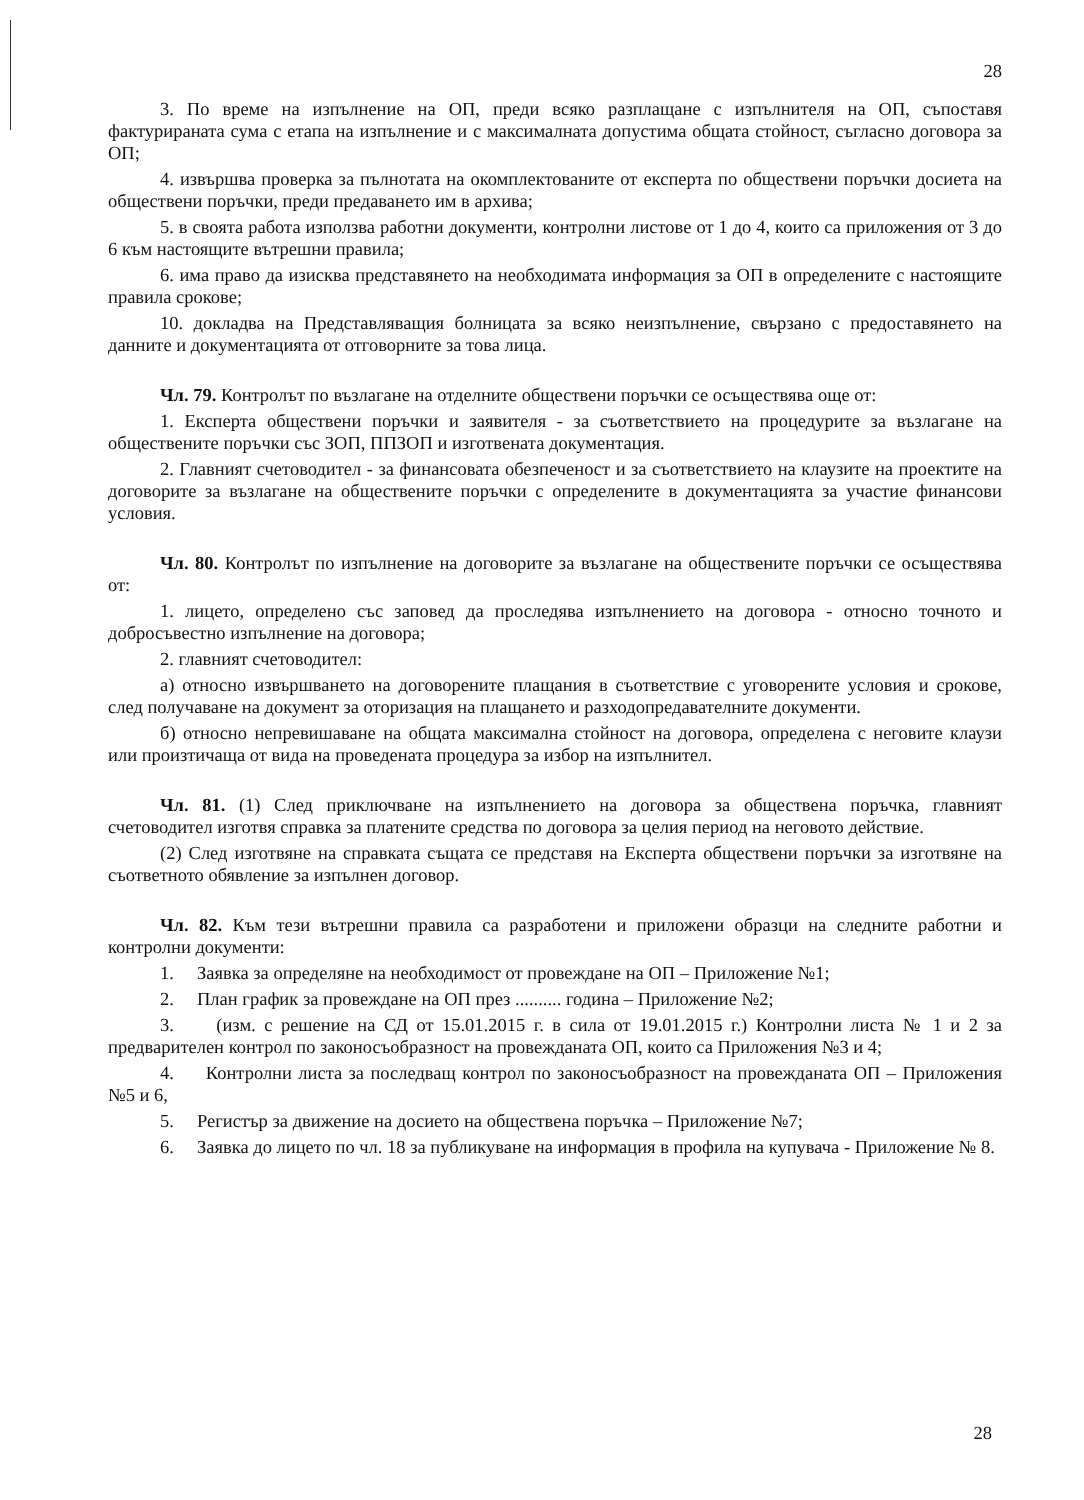28
3. По време на изпълнение на ОП, преди всяко разплащане с изпълнителя на ОП, съпоставя фактурираната сума с етапа на изпълнение и с максималната допустима общата стойност, съгласно договора за ОП;
4. извършва проверка за пълнотата на окомплектованите от експерта по обществени поръчки досиета на обществени поръчки, преди предаването им в архива;
5. в своята работа използва работни документи, контролни листове от 1 до 4, които са приложения от 3 до 6 към настоящите вътрешни правила;
6. има право да изисква представянето на необходимата информация за ОП в определените с настоящите правила срокове;
10. докладва на Представляващия болницата за всяко неизпълнение, свързано с предоставянето на данните и документацията от отговорните за това лица.
Чл. 79. Контролът по възлагане на отделните обществени поръчки се осъществява още от:
1. Експерта обществени поръчки и заявителя - за съответствието на процедурите за възлагане на обществените поръчки със ЗОП, ППЗОП и изготвената документация.
2. Главният счетоводител - за финансовата обезпеченост и за съответствието на клаузите на проектите на договорите за възлагане на обществените поръчки с определените в документацията за участие финансови условия.
Чл. 80. Контролът по изпълнение на договорите за възлагане на обществените поръчки се осъществява от:
1. лицето, определено със заповед да проследява изпълнението на договора - относно точното и добросъвестно изпълнение на договора;
2. главният счетоводител:
а) относно извършването на договорените плащания в съответствие с уговорените условия и срокове, след получаване на документ за оторизация на плащането и разходопредавателните документи.
б) относно непревишаване на общата максимална стойност на договора, определена с неговите клаузи или произтичаща от вида на проведената процедура за избор на изпълнител.
Чл. 81. (1) След приключване на изпълнението на договора за обществена поръчка, главният счетоводител изготвя справка за платените средства по договора за целия период на неговото действие.
(2) След изготвяне на справката същата се представя на Експерта обществени поръчки за изготвяне на съответното обявление за изпълнен договор.
Чл. 82. Към тези вътрешни правила са разработени и приложени образци на следните работни и контролни документи:
1. Заявка за определяне на необходимост от провеждане на ОП – Приложение №1;
2. План график за провеждане на ОП през .......... година – Приложение №2;
3. (изм. с решение на СД от 15.01.2015 г. в сила от 19.01.2015 г.) Контролни листа № 1 и 2 за предварителен контрол по законосъобразност на провежданата ОП, които са Приложения №3 и 4;
4. Контролни листа за последващ контрол по законосъобразност на провежданата ОП – Приложения №5 и 6,
5. Регистър за движение на досието на обществена поръчка – Приложение №7;
6. Заявка до лицето по чл. 18 за публикуване на информация в профила на купувача - Приложение № 8.
28